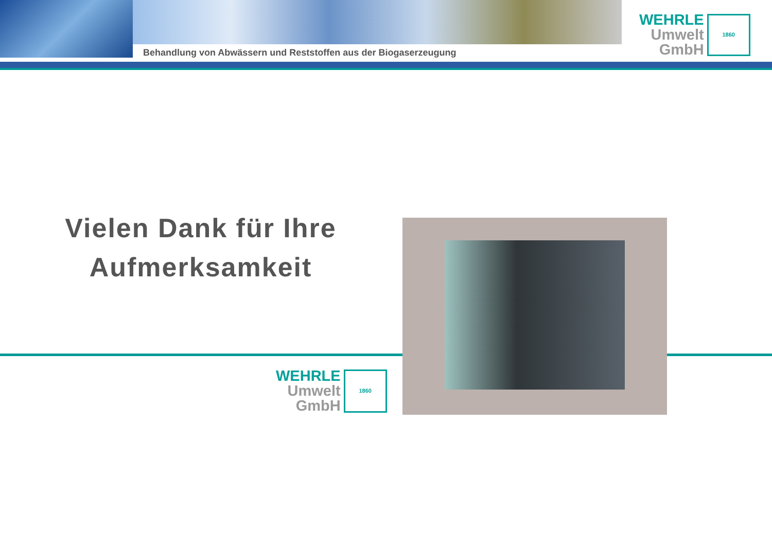Behandlung von Abwässern und Reststoffen aus der Biogaserzeugung
WEHRLE
Umwelt
GmbH
1860
Vielen Dank für Ihre
Aufmerksamkeit
WEHRLE
Umwelt
GmbH
1860